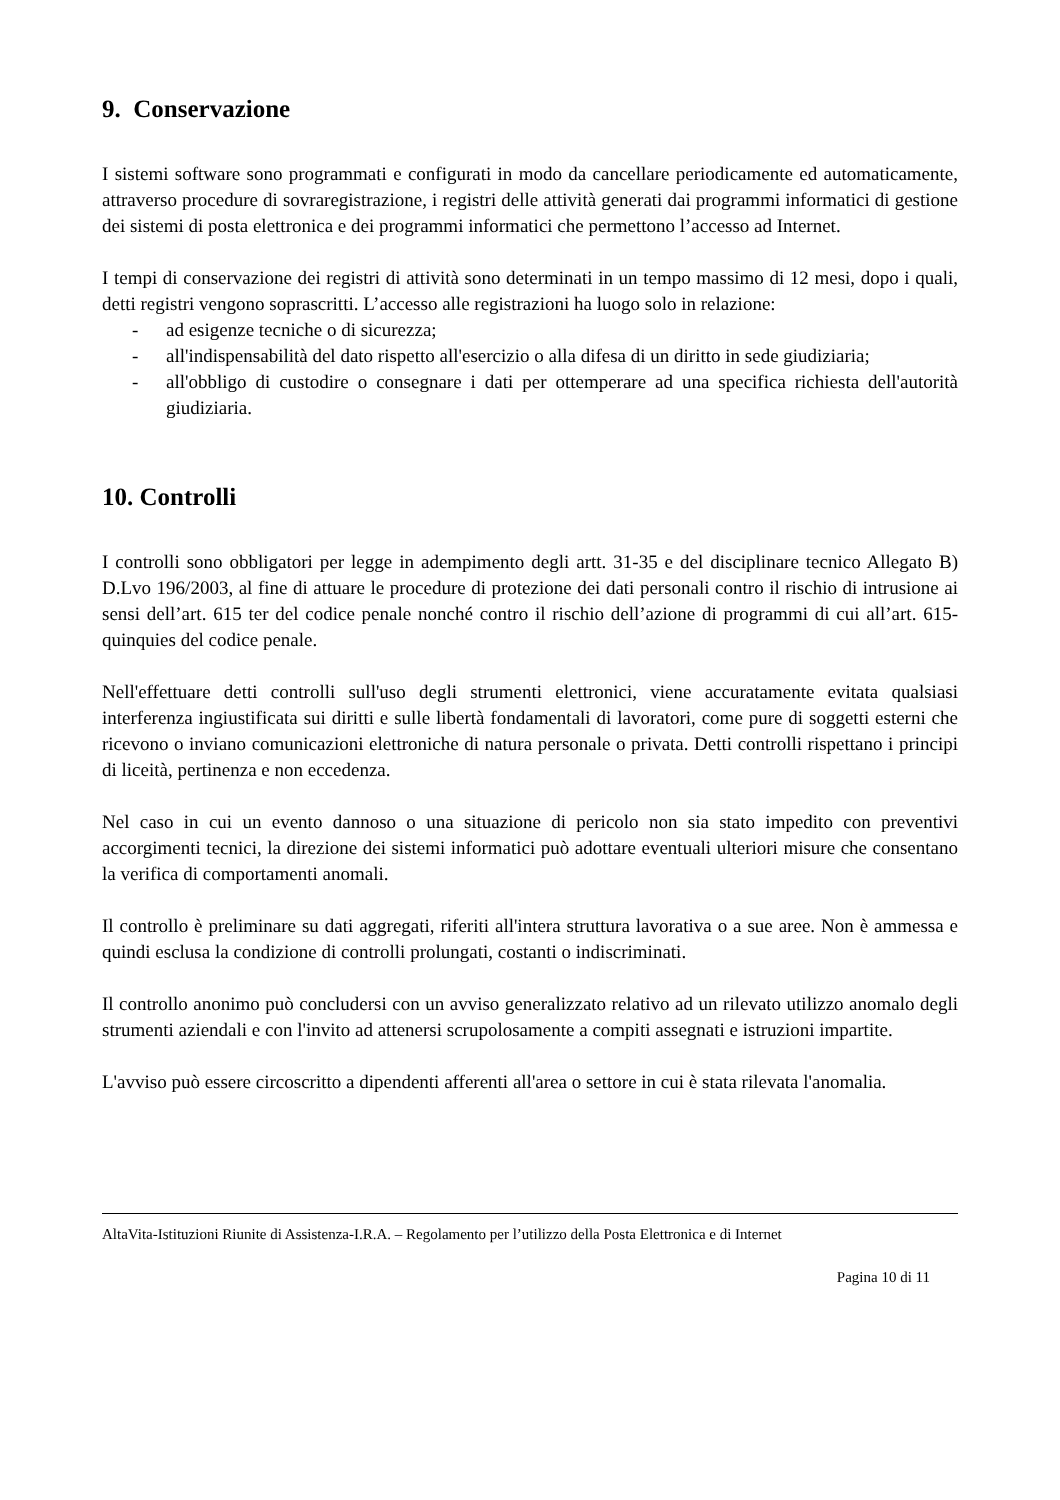9. Conservazione
I sistemi software sono programmati e configurati in modo da cancellare periodicamente ed automaticamente, attraverso procedure di sovraregistrazione, i registri delle attività generati dai programmi informatici di gestione dei sistemi di posta elettronica e dei programmi informatici che permettono l’accesso ad Internet.
I tempi di conservazione dei registri di attività sono determinati in un tempo massimo di 12 mesi, dopo i quali, detti registri vengono soprascritti. L’accesso alle registrazioni ha luogo solo in relazione:
- ad esigenze tecniche o di sicurezza;
- all'indispensabilità del dato rispetto all'esercizio o alla difesa di un diritto in sede giudiziaria;
- all'obbligo di custodire o consegnare i dati per ottemperare ad una specifica richiesta dell'autorità giudiziaria.
10. Controlli
I controlli sono obbligatori per legge in adempimento degli artt. 31-35 e del disciplinare tecnico Allegato B) D.Lvo 196/2003, al fine di attuare le procedure di protezione dei dati personali contro il rischio di intrusione ai sensi dell’art. 615 ter del codice penale nonché contro il rischio dell’azione di programmi di cui all’art. 615-quinquies del codice penale.
Nell'effettuare detti controlli sull'uso degli strumenti elettronici, viene accuratamente evitata qualsiasi interferenza ingiustificata sui diritti e sulle libertà fondamentali di lavoratori, come pure di soggetti esterni che ricevono o inviano comunicazioni elettroniche di natura personale o privata. Detti controlli rispettano i principi di liceità, pertinenza e non eccedenza.
Nel caso in cui un evento dannoso o una situazione di pericolo non sia stato impedito con preventivi accorgimenti tecnici, la direzione dei sistemi informatici può adottare eventuali ulteriori misure che consentano la verifica di comportamenti anomali.
Il controllo è preliminare su dati aggregati, riferiti all'intera struttura lavorativa o a sue aree. Non è ammessa e quindi esclusa la condizione di controlli prolungati, costanti o indiscriminati.
Il controllo anonimo può concludersi con un avviso generalizzato relativo ad un rilevato utilizzo anomalo degli strumenti aziendali e con l'invito ad attenersi scrupolosamente a compiti assegnati e istruzioni impartite.
L'avviso può essere circoscritto a dipendenti afferenti all'area o settore in cui è stata rilevata l'anomalia.
AltaVita-Istituzioni Riunite di Assistenza-I.R.A. – Regolamento per l’utilizzo della Posta Elettronica e di Internet
Pagina 10 di 11